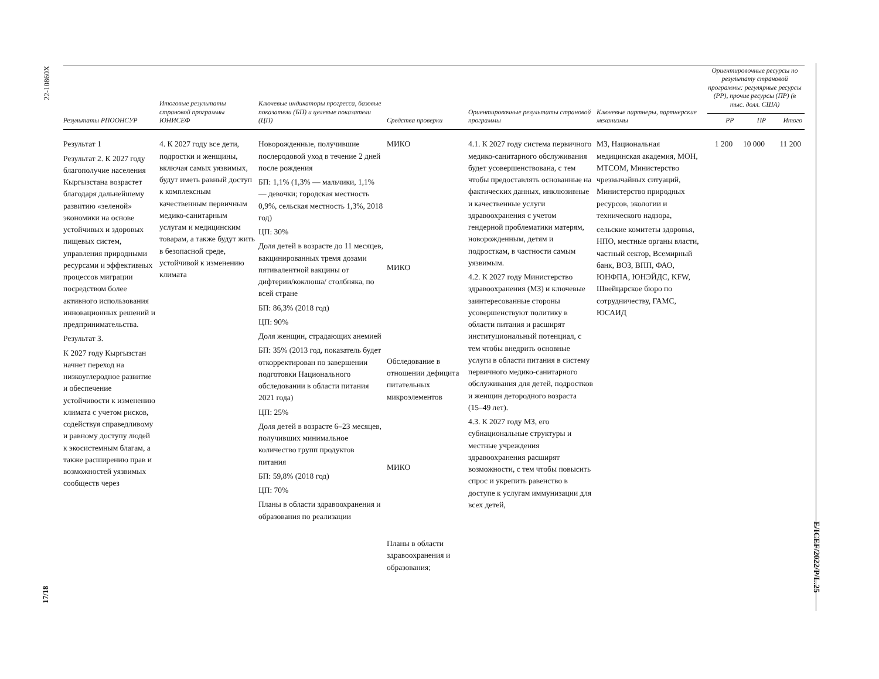22-10860X
17/18
E/ICEF/2022/P/L.25
| Результаты РПООНСУР | Итоговые результаты страновой программы ЮНИСЕФ | Ключевые индикаторы прогресса, базовые показатели (БП) и целевые показатели (ЦП) | Средства проверки | Ориентировочные результаты страновой программы | Ключевые партнеры, партнерские механизмы | Ориентировочные ресурсы по результату страновой программы: регулярные ресурсы (РР), прочие ресурсы (ПР) (в тыс. долл. США) | | |
| --- | --- | --- | --- | --- | --- | --- | --- | --- |
| | | | | | | РР | ПР | Итого |
| Результат 1 Результат 2. К 2027 году благополучие населения Кыргызстана возрастет благодаря дальнейшему развитию «зеленой» экономики на основе устойчивых и здоровых пищевых систем, управления природными ресурсами и эффективных процессов миграции посредством более активного использования инновационных решений и предпринимательства. Результат 3. К 2027 году Кыргызстан начнет переход на низкоуглеродное развитие и обеспечение устойчивости к изменению климата с учетом рисков, содействуя справедливому и равному доступу людей к экосистемным благам, а также расширению прав и возможностей уязвимых сообществ через | 4. К 2027 году все дети, подростки и женщины, включая самых уязвимых, будут иметь равный доступ к комплексным качественным первичным медико-санитарным услугам и медицинским товарам, а также будут жить в безопасной среде, устойчивой к изменению климата | Новорожденные, получившие послеродовой уход в течение 2 дней после рождения БП: 1,1% (1,3% — мальчики, 1,1% — девочки; городская местность 0,9%, сельская местность 1,3%, 2018 год) ЦП: 30% Доля детей в возрасте до 11 месяцев, вакцинированных тремя дозами пятивалентной вакцины от дифтерии/коклюша/ столбняка, по всей стране БП: 86,3% (2018 год) ЦП: 90% Доля женщин, страдающих анемией БП: 35% (2013 год, показатель будет откорректирован по завершении подготовки Национального обследовании в области питания 2021 года) ЦП: 25% Доля детей в возрасте 6–23 месяцев, получивших минимальное количество групп продуктов питания БП: 59,8% (2018 год) ЦП: 70% Планы в области здравоохранения и образования по реализации | МИКО МИКО Обследование в отношении дефицита питательных микроэлементов МИКО Планы в области здравоохранения и образования; | 4.1. К 2027 году система первичного медико-санитарного обслуживания будет усовершенствована, с тем чтобы предоставлять основанные на фактических данных, инклюзивные и качественные услуги здравоохранения с учетом гендерной проблематики матерям, новорожденным, детям и подросткам, в частности самым уязвимым. 4.2. К 2027 году Министерство здравоохранения (МЗ) и ключевые заинтересованные стороны усовершенствуют политику в области питания и расширят институциональный потенциал, с тем чтобы внедрить основные услуги в области питания в систему первичного медико-санитарного обслуживания для детей, подростков и женщин детородного возраста (15–49 лет). 4.3. К 2027 году МЗ, его субнациональные структуры и местные учреждения здравоохранения расширят возможности, с тем чтобы повысить спрос и укрепить равенство в доступе к услугам иммунизации для всех детей, | МЗ, Национальная медицинская академия, МОН, МТСОМ, Министерство чрезвычайных ситуаций, Министерство природных ресурсов, экологии и технического надзора, сельские комитеты здоровья, НПО, местные органы власти, частный сектор, Всемирный банк, ВОЗ, ВПП, ФАО, ЮНФПА, ЮНЭЙДС, KFW, Швейцарское бюро по сотрудничеству, ГАМС, ЮСАИД | 1 200 | 10 000 | 11 200 |